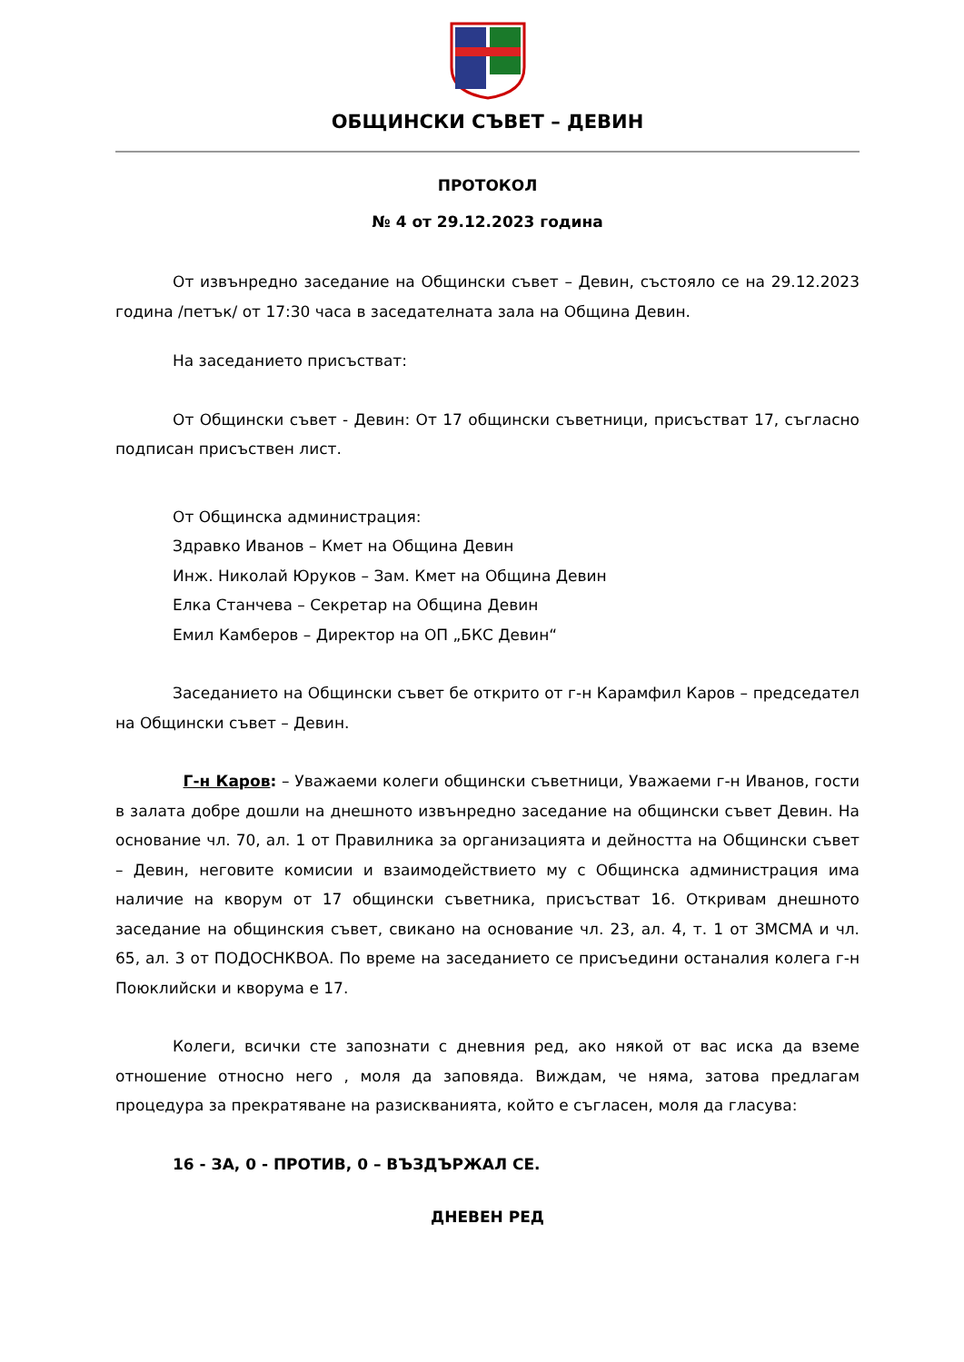ОБЩИНСКИ СЪВЕТ – ДЕВИН
ПРОТОКОЛ
№ 4 от 29.12.2023 година
От извънредно заседание на Общински съвет – Девин, състояло се на 29.12.2023 година /петък/ от 17:30 часа в заседателната зала на Община Девин.
На заседанието присъстват:
От Общински съвет - Девин: От 17 общински съветници, присъстват 17, съгласно подписан присъствен лист.
От Общинска администрация:
Здравко Иванов – Кмет на Община Девин
Инж. Николай Юруков – Зам. Кмет на Община Девин
Елка Станчева – Секретар на Община Девин
Емил Камберов – Директор на ОП „БКС Девин“
Заседанието на Общински съвет бе открито от г-н Карамфил Каров – председател на Общински съвет – Девин.
Г-н Каров: – Уважаеми колеги общински съветници, Уважаеми г-н Иванов, гости в залата добре дошли на днешното извънредно заседание на общински съвет Девин. На основание чл. 70, ал. 1 от Правилника за организацията и дейността на Общински съвет – Девин, неговите комисии и взаимодействието му с Общинска администрация има наличие на кворум от 17 общински съветника, присъстват 16. Откривам днешното заседание на общинския съвет, свикано на основание чл. 23, ал. 4, т. 1 от ЗМСМА и чл. 65, ал. 3 от ПОДОСНКВОА. По време на заседанието се присъедини останалия колега г-н Поюклийски и кворума е 17.
Колеги, всички сте запознати с дневния ред, ако някой от вас иска да вземе отношение относно него , моля да заповяда. Виждам, че няма, затова предлагам процедура за прекратяване на разискванията, който е съгласен, моля да гласува:
16 - ЗА, 0 - ПРОТИВ, 0 – ВЪЗДЪРЖАЛ СЕ.
ДНЕВЕН РЕД